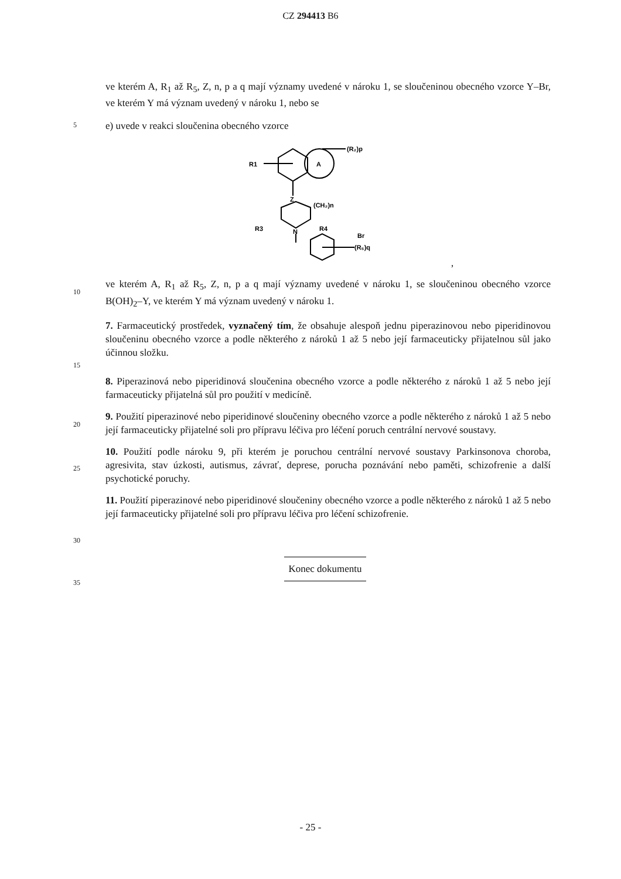CZ 294413 B6
ve kterém A, R<sub>1</sub> až R<sub>5</sub>, Z, n, p a q mají významy uvedené v nároku 1, se sloučeninou obecného vzorce Y–Br, ve kterém Y má význam uvedený v nároku 1, nebo se
5
e) uvede v reakci sloučenina obecného vzorce
A
(R₂)p
R1
Z
(CH₂)n
N
R3
R4
Br
(R₅)q
,
10
ve kterém A, R<sub>1</sub> až R<sub>5</sub>, Z, n, p a q mají významy uvedené v nároku 1, se sloučeninou obecného vzorce B(OH)<sub>2</sub>–Y, ve kterém Y má význam uvedený v nároku 1.
7. Farmaceutický prostředek, vyznačený tím, že obsahuje alespoň jednu piperazinovou nebo piperidinovou sloučeninu obecného vzorce a podle některého z nároků 1 až 5 nebo její farmaceuticky přijatelnou sůl jako účinnou složku.
15
8. Piperazinová nebo piperidinová sloučenina obecného vzorce a podle některého z nároků 1 až 5 nebo její farmaceuticky přijatelná sůl pro použití v medicíně.
20
9. Použití piperazinové nebo piperidinové sloučeniny obecného vzorce a podle některého z nároků 1 až 5 nebo její farmaceuticky přijatelné soli pro přípravu léčiva pro léčení poruch centrální nervové soustavy.
25
10. Použití podle nároku 9, při kterém je poruchou centrální nervové soustavy Parkinsonova choroba, agresivita, stav úzkosti, autismus, závrať, deprese, porucha poznávání nebo paměti, schizofrenie a další psychotické poruchy.
11. Použití piperazinové nebo piperidinové sloučeniny obecného vzorce a podle některého z nároků 1 až 5 nebo její farmaceuticky přijatelné soli pro přípravu léčiva pro léčení schizofrenie.
30
Konec dokumentu
35
- 25 -